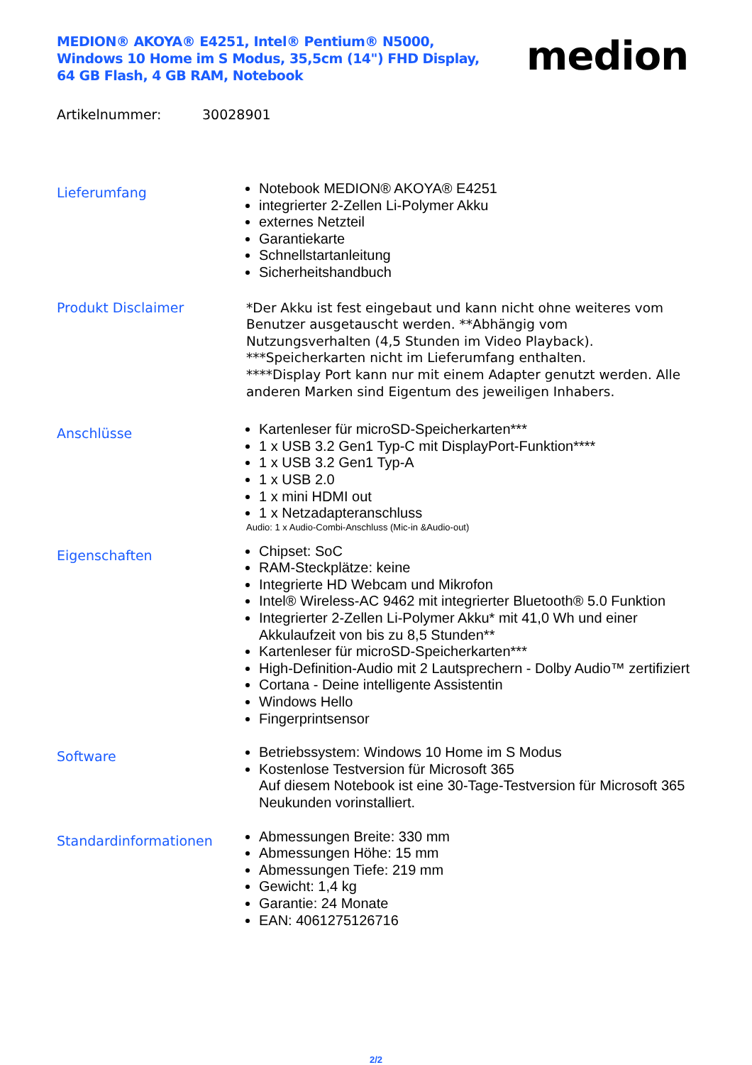MEDION® AKOYA® E4251, Intel® Pentium® N5000, Windows 10 Home im S Modus, 35,5cm (14") FHD Display, 64 GB Flash, 4 GB RAM, Notebook
medion
Artikelnummer: 30028901
Lieferumfang
Notebook MEDION® AKOYA® E4251
integrierter 2-Zellen Li-Polymer Akku
externes Netzteil
Garantiekarte
Schnellstartanleitung
Sicherheitshandbuch
Produkt Disclaimer
*Der Akku ist fest eingebaut und kann nicht ohne weiteres vom Benutzer ausgetauscht werden. **Abhängig vom Nutzungsverhalten (4,5 Stunden im Video Playback).
***Speicherkarten nicht im Lieferumfang enthalten.
****Display Port kann nur mit einem Adapter genutzt werden. Alle anderen Marken sind Eigentum des jeweiligen Inhabers.
Anschlüsse
Kartenleser für microSD-Speicherkarten***
1 x USB 3.2 Gen1 Typ-C mit DisplayPort-Funktion****
1 x USB 3.2 Gen1 Typ-A
1 x USB 2.0
1 x mini HDMI out
1 x Netzadapteranschluss
Audio: 1 x Audio-Combi-Anschluss (Mic-in &Audio-out)
Eigenschaften
Chipset: SoC
RAM-Steckplätze: keine
Integrierte HD Webcam und Mikrofon
Intel® Wireless-AC 9462 mit integrierter Bluetooth® 5.0 Funktion
Integrierter 2-Zellen Li-Polymer Akku* mit 41,0 Wh und einer Akkulaufzeit von bis zu 8,5 Stunden**
Kartenleser für microSD-Speicherkarten***
High-Definition-Audio mit 2 Lautsprechern - Dolby Audio™ zertifiziert
Cortana - Deine intelligente Assistentin
Windows Hello
Fingerprintsensor
Software
Betriebssystem: Windows 10 Home im S Modus
Kostenlose Testversion für Microsoft 365
Auf diesem Notebook ist eine 30-Tage-Testversion für Microsoft 365 Neukunden vorinstalliert.
Standardinformationen
Abmessungen Breite: 330 mm
Abmessungen Höhe: 15 mm
Abmessungen Tiefe: 219 mm
Gewicht: 1,4 kg
Garantie: 24 Monate
EAN: 4061275126716
2/2